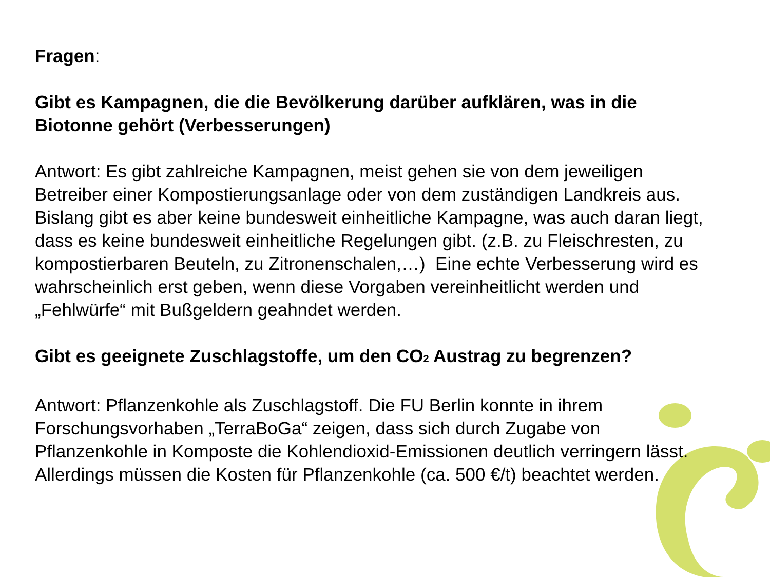Fragen:
Gibt es Kampagnen, die die Bevölkerung darüber aufklären, was in die Biotonne gehört (Verbesserungen)
Antwort: Es gibt zahlreiche Kampagnen, meist gehen sie von dem jeweiligen Betreiber einer Kompostierungsanlage oder von dem zuständigen Landkreis aus. Bislang gibt es aber keine bundesweit einheitliche Kampagne, was auch daran liegt, dass es keine bundesweit einheitliche Regelungen gibt. (z.B. zu Fleischresten, zu kompostierbaren Beuteln, zu Zitronenschalen,…) Eine echte Verbesserung wird es wahrscheinlich erst geben, wenn diese Vorgaben vereinheitlicht werden und „Fehlwürfe“ mit Bußgeldern geahndet werden.
Gibt es geeignete Zuschlagstoffe, um den CO<sub>2</sub> Austrag zu begrenzen?
Antwort: Pflanzenkohle als Zuschlagstoff. Die FU Berlin konnte in ihrem Forschungsvorhaben „TerraBoGa“ zeigen, dass sich durch Zugabe von Pflanzenkohle in Komposte die Kohlendioxid-Emissionen deutlich verringern lässt. Allerdings müssen die Kosten für Pflanzenkohle (ca. 500 €/t) beachtet werden.